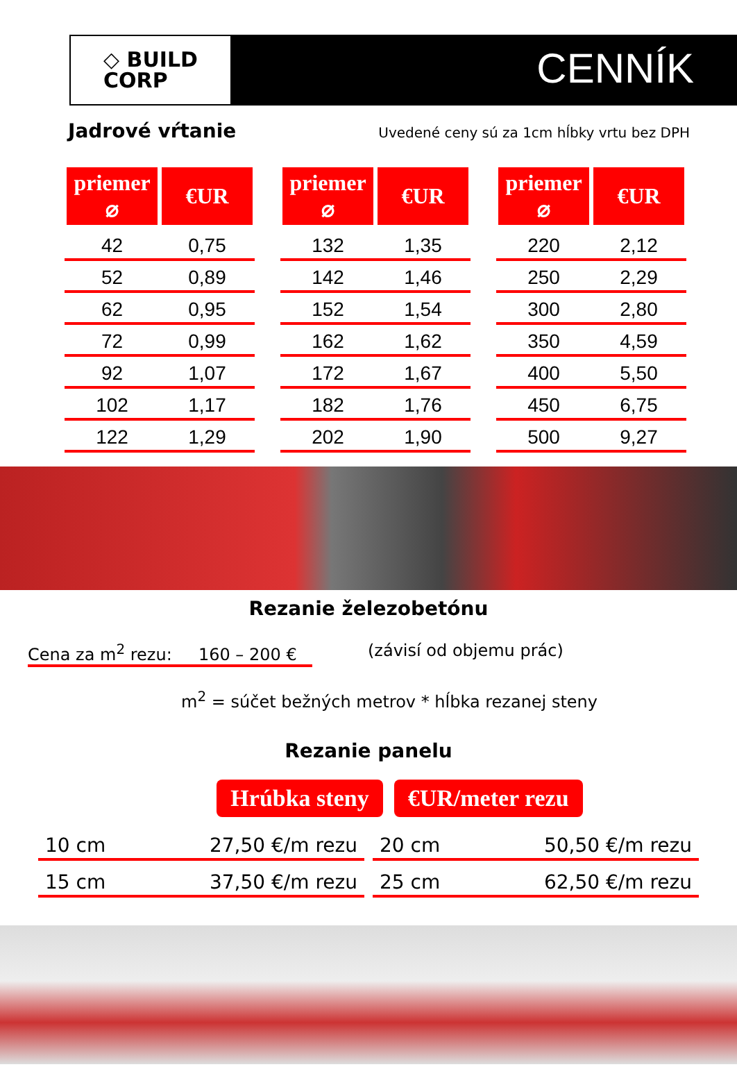◇ BUILD
CORP
CENNÍK
Jadrové vŕtanie
Uvedené ceny sú za 1cm hĺbky vrtu bez DPH
| priemer ⌀ | €UR |
| --- | --- |
| 42 | 0,75 |
| 52 | 0,89 |
| 62 | 0,95 |
| 72 | 0,99 |
| 92 | 1,07 |
| 102 | 1,17 |
| 122 | 1,29 |
| priemer ⌀ | €UR |
| --- | --- |
| 132 | 1,35 |
| 142 | 1,46 |
| 152 | 1,54 |
| 162 | 1,62 |
| 172 | 1,67 |
| 182 | 1,76 |
| 202 | 1,90 |
| priemer ⌀ | €UR |
| --- | --- |
| 220 | 2,12 |
| 250 | 2,29 |
| 300 | 2,80 |
| 350 | 4,59 |
| 400 | 5,50 |
| 450 | 6,75 |
| 500 | 9,27 |
Rezanie železobetónu
Cena za m<sup>2</sup> rezu: 160 – 200 € (závisí od objemu prác)
m<sup>2</sup> = súčet bežných metrov * hĺbka rezanej steny
Rezanie panelu
Hrúbka steny €UR/meter rezu
10 cm 27,50 €/m rezu 20 cm 50,50 €/m rezu
15 cm 37,50 €/m rezu 25 cm 62,50 €/m rezu